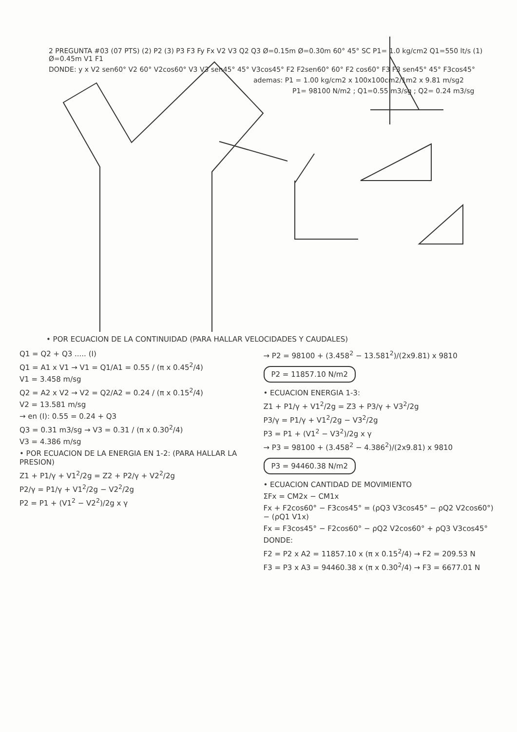2 PREGUNTA #03 (07 PTS) (2) P2 (3) P3 F3 Fy Fx V2 V3 Q2 Q3 Ø=0.15m Ø=0.30m 60° 45° SC P1= 1.0 kg/cm2 Q1=550 lt/s (1) Ø=0.45m V1 F1
DONDE: y x V2 sen60° V2 60° V2cos60° V3 V3 sen45° 45° V3cos45° F2 F2sen60° 60° F2 cos60° F3 F3 sen45° 45° F3cos45°
ademas: P1 = 1.00 kg/cm2 x 100x100cm2/1m2 x 9.81 m/sg2
P1= 98100 N/m2 ; Q1=0.55 m3/sg ; Q2= 0.24 m3/sg
• POR ECUACION DE LA CONTINUIDAD (PARA HALLAR VELOCIDADES Y CAUDALES)
Q1 = Q2 + Q3 ..... (I)
Q1 = A1 x V1 → V1 = Q1/A1 = 0.55 / (π x 0.45<sup>2</sup>/4)
V1 = 3.458 m/sg
Q2 = A2 x V2 → V2 = Q2/A2 = 0.24 / (π x 0.15<sup>2</sup>/4)
V2 = 13.581 m/sg
→ en (I): 0.55 = 0.24 + Q3
Q3 = 0.31 m3/sg → V3 = 0.31 / (π x 0.30<sup>2</sup>/4)
V3 = 4.386 m/sg
• POR ECUACION DE LA ENERGIA EN 1-2: (PARA HALLAR LA PRESION)
Z1 + P1/γ + V1<sup>2</sup>/2g = Z2 + P2/γ + V2<sup>2</sup>/2g
P2/γ = P1/γ + V1<sup>2</sup>/2g − V2<sup>2</sup>/2g
P2 = P1 + (V1<sup>2</sup> − V2<sup>2</sup>)/2g x γ
→ P2 = 98100 + (3.458<sup>2</sup> − 13.581<sup>2</sup>)/(2x9.81) x 9810
P2 = 11857.10 N/m2
• ECUACION ENERGIA 1-3:
Z1 + P1/γ + V1<sup>2</sup>/2g = Z3 + P3/γ + V3<sup>2</sup>/2g
P3/γ = P1/γ + V1<sup>2</sup>/2g − V3<sup>2</sup>/2g
P3 = P1 + (V1<sup>2</sup> − V3<sup>2</sup>)/2g x γ
→ P3 = 98100 + (3.458<sup>2</sup> − 4.386<sup>2</sup>)/(2x9.81) x 9810
P3 = 94460.38 N/m2
• ECUACION CANTIDAD DE MOVIMIENTO
ΣFx = CM2x − CM1x
Fx + F2cos60° − F3cos45° = (ρQ3 V3cos45° − ρQ2 V2cos60°) − (ρQ1 V1x)
Fx = F3cos45° − F2cos60° − ρQ2 V2cos60° + ρQ3 V3cos45°
DONDE:
F2 = P2 x A2 = 11857.10 x (π x 0.15<sup>2</sup>/4) → F2 = 209.53 N
F3 = P3 x A3 = 94460.38 x (π x 0.30<sup>2</sup>/4) → F3 = 6677.01 N